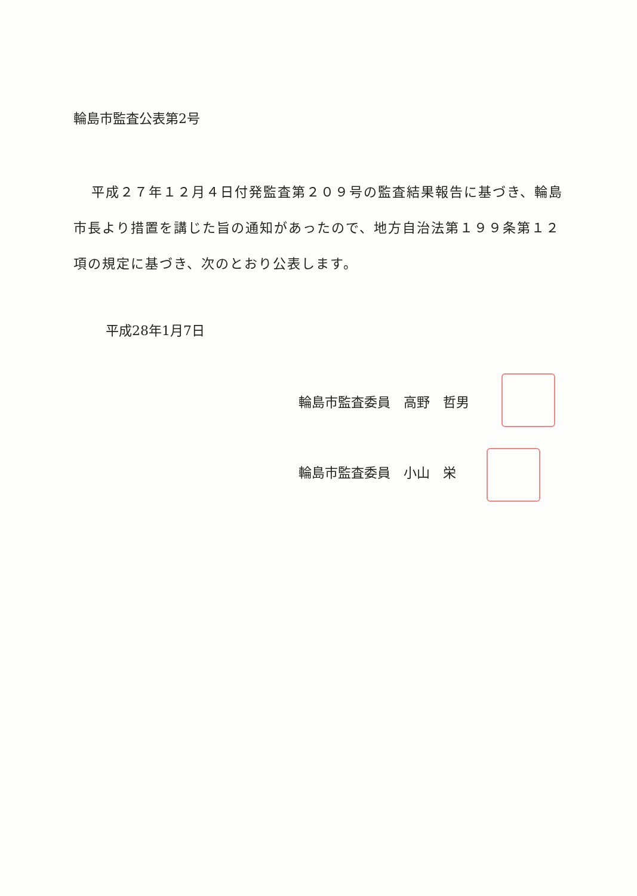輪島市監査公表第2号
平成２７年１２月４日付発監査第２０９号の監査結果報告に基づき、輪島市長より措置を講じた旨の通知があったので、地方自治法第１９９条第１２項の規定に基づき、次のとおり公表します。
平成28年1月7日
輪島市監査委員　高野　哲男
輪島市監査委員　小山　栄